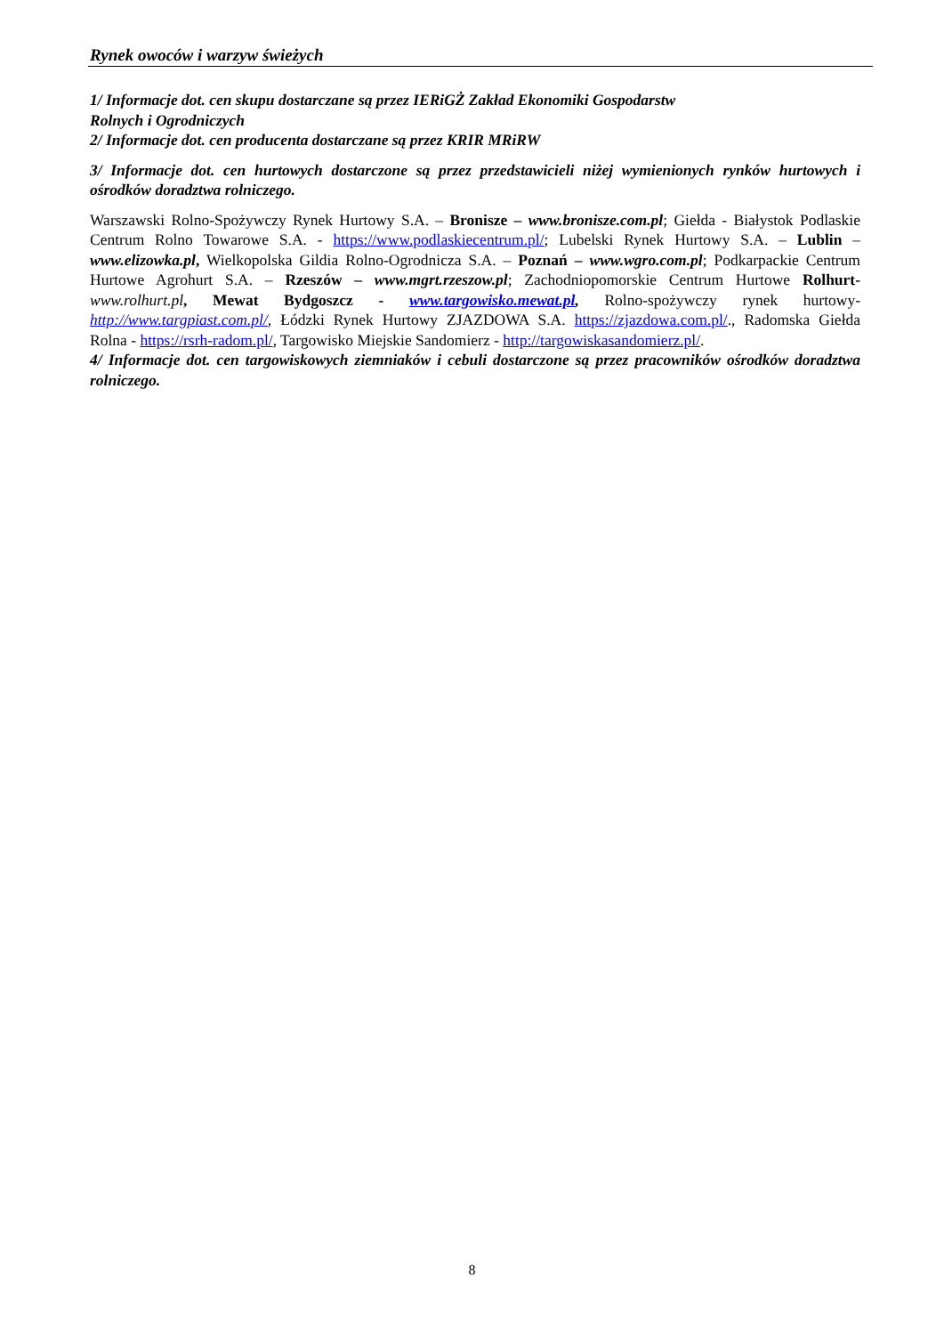Rynek owoców i warzyw świeżych
1/ Informacje dot. cen skupu dostarczane są przez IERiGŻ Zakład Ekonomiki Gospodarstw
Rolnych i Ogrodniczych
2/ Informacje dot. cen producenta dostarczane są przez KRIR MRiRW
3/ Informacje dot. cen hurtowych dostarczone są przez przedstawicieli niżej wymienionych rynków hurtowych i ośrodków doradztwa rolniczego.
Warszawski Rolno-Spożywczy Rynek Hurtowy S.A. – Bronisze – www.bronisze.com.pl; Giełda - Białystok Podlaskie Centrum Rolno Towarowe S.A. - https://www.podlaskiecentrum.pl/; Lubelski Rynek Hurtowy S.A. – Lublin – www.elizowka.pl, Wielkopolska Gildia Rolno-Ogrodnicza S.A. – Poznań – www.wgro.com.pl; Podkarpackie Centrum Hurtowe Agrohurt S.A. – Rzeszów – www.mgrt.rzeszow.pl; Zachodniopomorskie Centrum Hurtowe Rolhurt- www.rolhurt.pl, Mewat Bydgoszcz - www.targowisko.mewat.pl, Rolno-spożywczy rynek hurtowy- http://www.targpiast.com.pl/, Łódzki Rynek Hurtowy ZJAZDOWA S.A. https://zjazdowa.com.pl/., Radomska Giełda Rolna - https://rsrh-radom.pl/, Targowisko Miejskie Sandomierz - http://targowiskasandomierz.pl/.
4/ Informacje dot. cen targowiskowych ziemniaków i cebuli dostarczone są przez pracowników ośrodków doradztwa rolniczego.
8